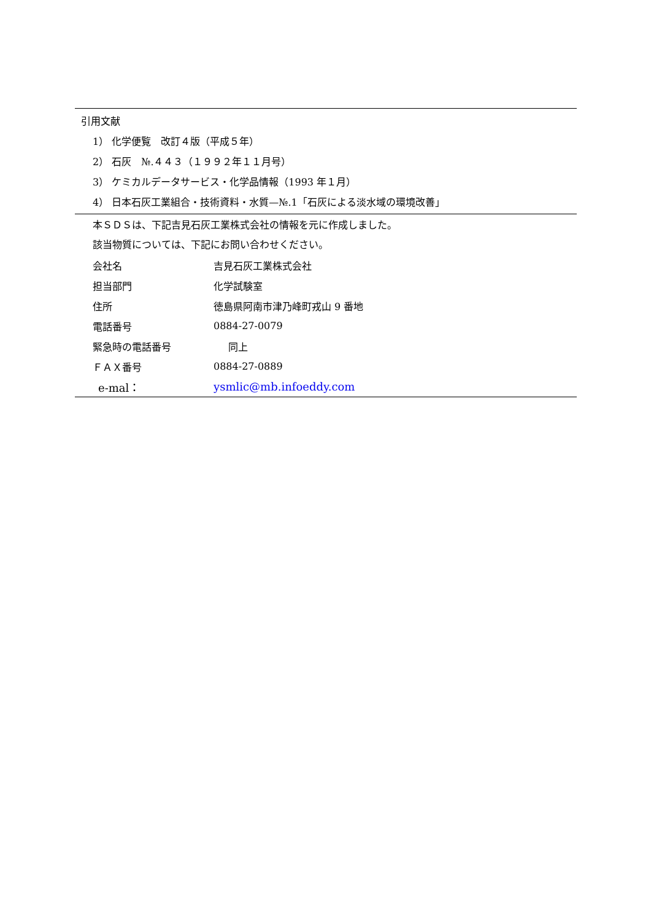引用文献
1） 化学便覧　改訂４版（平成５年）
2） 石灰　№.４４３（１９９２年１１月号）
3） ケミカルデータサービス・化学品情報（1993 年１月）
4） 日本石灰工業組合・技術資料・水質—№.1「石灰による淡水域の環境改善」
本ＳＤＳは、下記吉見石灰工業株式会社の情報を元に作成しました。
該当物質については、下記にお問い合わせください。
| 会社名 | 吉見石灰工業株式会社 |
| 担当部門 | 化学試験室 |
| 住所 | 徳島県阿南市津乃峰町戎山 9 番地 |
| 電話番号 | 0884-27-0079 |
| 緊急時の電話番号 | 同上 |
| ＦＡＸ番号 | 0884-27-0889 |
| e-mal： | ysmlic@mb.infoeddy.com |